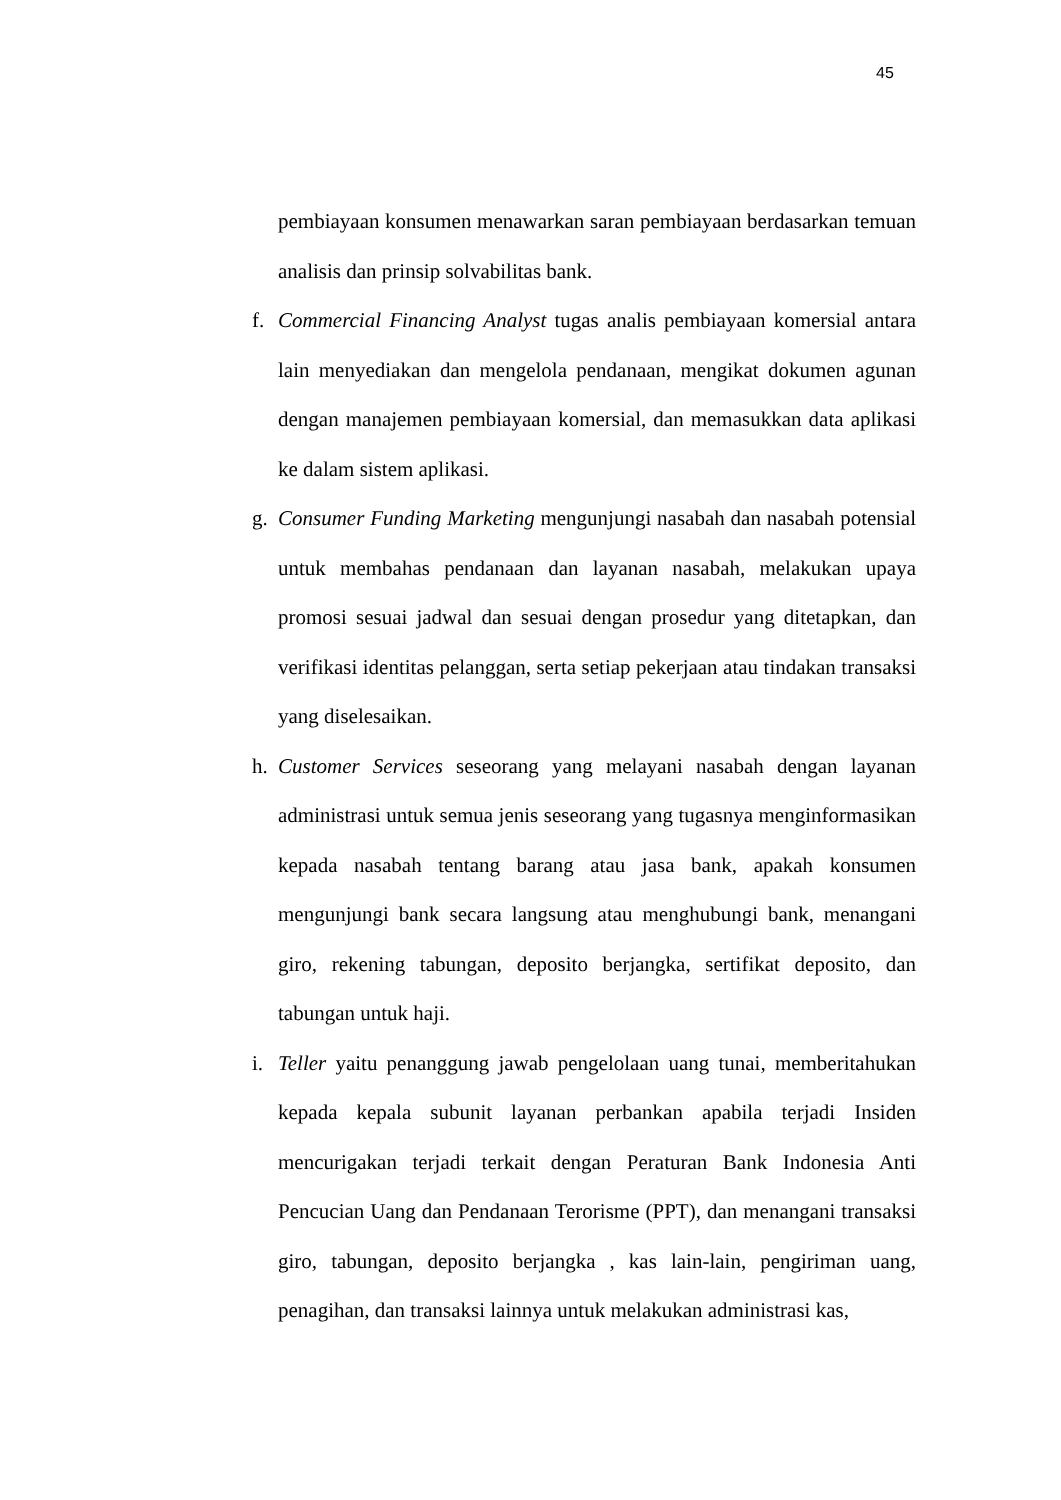45
pembiayaan konsumen menawarkan saran pembiayaan berdasarkan temuan analisis dan prinsip solvabilitas bank.
f. Commercial Financing Analyst tugas analis pembiayaan komersial antara lain menyediakan dan mengelola pendanaan, mengikat dokumen agunan dengan manajemen pembiayaan komersial, dan memasukkan data aplikasi ke dalam sistem aplikasi.
g. Consumer Funding Marketing mengunjungi nasabah dan nasabah potensial untuk membahas pendanaan dan layanan nasabah, melakukan upaya promosi sesuai jadwal dan sesuai dengan prosedur yang ditetapkan, dan verifikasi identitas pelanggan, serta setiap pekerjaan atau tindakan transaksi yang diselesaikan.
h. Customer Services seseorang yang melayani nasabah dengan layanan administrasi untuk semua jenis seseorang yang tugasnya menginformasikan kepada nasabah tentang barang atau jasa bank, apakah konsumen mengunjungi bank secara langsung atau menghubungi bank, menangani giro, rekening tabungan, deposito berjangka, sertifikat deposito, dan tabungan untuk haji.
i. Teller yaitu penanggung jawab pengelolaan uang tunai, memberitahukan kepada kepala subunit layanan perbankan apabila terjadi Insiden mencurigakan terjadi terkait dengan Peraturan Bank Indonesia Anti Pencucian Uang dan Pendanaan Terorisme (PPT), dan menangani transaksi giro, tabungan, deposito berjangka , kas lain-lain, pengiriman uang, penagihan, dan transaksi lainnya untuk melakukan administrasi kas,